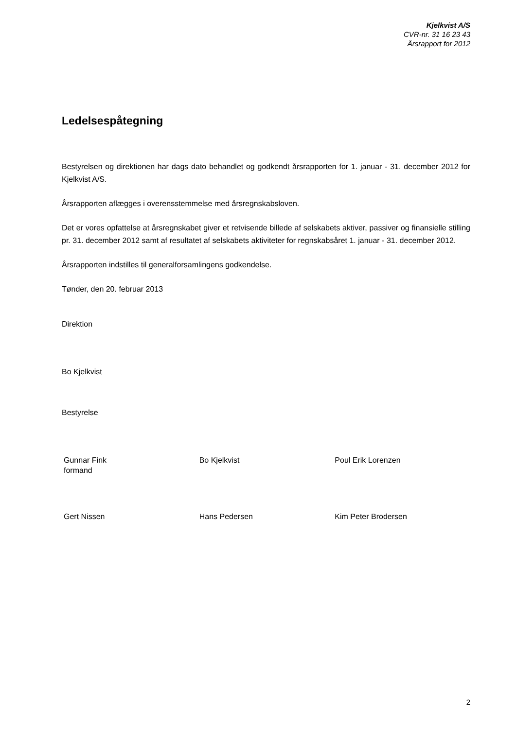Kjelkvist A/S
CVR-nr. 31 16 23 43
Årsrapport for 2012
Ledelsespåtegning
Bestyrelsen og direktionen har dags dato behandlet og godkendt årsrapporten for 1. januar - 31. december 2012 for Kjelkvist A/S.
Årsrapporten aflægges i overensstemmelse med årsregnskabsloven.
Det er vores opfattelse at årsregnskabet giver et retvisende billede af selskabets aktiver, passiver og finansielle stilling pr. 31. december 2012 samt af resultatet af selskabets aktiviteter for regnskabsåret 1. januar - 31. december 2012.
Årsrapporten indstilles til generalforsamlingens godkendelse.
Tønder, den 20. februar 2013
Direktion
Bo Kjelkvist
Bestyrelse
Gunnar Fink
formand
Bo Kjelkvist Poul Erik Lorenzen
Gert Nissen Hans Pedersen Kim Peter Brodersen
2